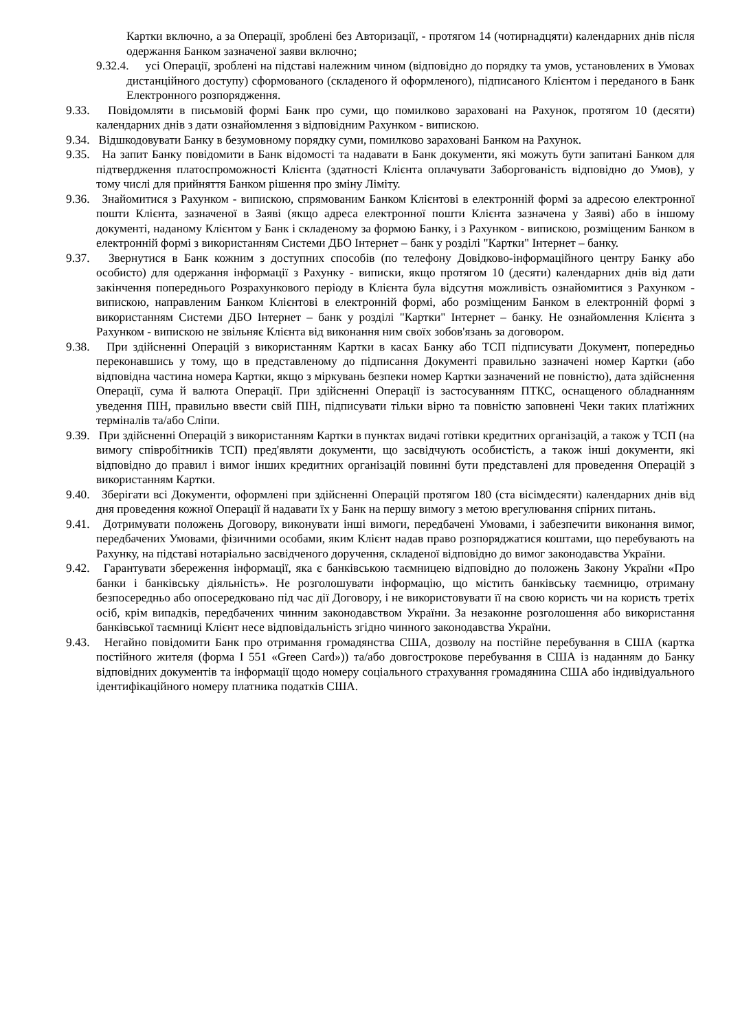Картки включно, а за Операції, зроблені без Авторизації, - протягом 14 (чотирнадцяти) календарних днів після одержання Банком зазначеної заяви включно;
9.32.4. усі Операції, зроблені на підставі належним чином (відповідно до порядку та умов, установлених в Умовах дистанційного доступу) сформованого (складеного й оформленого), підписаного Клієнтом і переданого в Банк Електронного розпорядження.
9.33. Повідомляти в письмовій формі Банк про суми, що помилково зараховані на Рахунок, протягом 10 (десяти) календарних днів з дати ознайомлення з відповідним Рахунком - випискою.
9.34. Відшкодовувати Банку в безумовному порядку суми, помилково зараховані Банком на Рахунок.
9.35. На запит Банку повідомити в Банк відомості та надавати в Банк документи, які можуть бути запитані Банком для підтвердження платоспроможності Клієнта (здатності Клієнта оплачувати Заборгованість відповідно до Умов), у тому числі для прийняття Банком рішення про зміну Ліміту.
9.36. Знайомитися з Рахунком - випискою, спрямованим Банком Клієнтові в електронній формі за адресою електронної пошти Клієнта, зазначеної в Заяві (якщо адреса електронної пошти Клієнта зазначена у Заяві) або в іншому документі, наданому Клієнтом у Банк і складеному за формою Банку, і з Рахунком - випискою, розміщеним Банком в електронній формі з використанням Системи ДБО Інтернет – банк у розділі "Картки" Інтернет – банку.
9.37. Звернутися в Банк кожним з доступних способів (по телефону Довідково-інформаційного центру Банку або особисто) для одержання інформації з Рахунку - виписки, якщо протягом 10 (десяти) календарних днів від дати закінчення попереднього Розрахункового періоду в Клієнта була відсутня можливість ознайомитися з Рахунком - випискою, направленим Банком Клієнтові в електронній формі, або розміщеним Банком в електронній формі з використанням Системи ДБО Інтернет – банк у розділі "Картки" Інтернет – банку. Не ознайомлення Клієнта з Рахунком - випискою не звільняє Клієнта від виконання ним своїх зобов'язань за договором.
9.38. При здійсненні Операцій з використанням Картки в касах Банку або ТСП підписувати Документ, попередньо переконавшись у тому, що в представленому до підписання Документі правильно зазначені номер Картки (або відповідна частина номера Картки, якщо з міркувань безпеки номер Картки зазначений не повністю), дата здійснення Операції, сума й валюта Операції. При здійсненні Операції із застосуванням ПТКС, оснащеного обладнанням уведення ПІН, правильно ввести свій ПІН, підписувати тільки вірно та повністю заповнені Чеки таких платіжних терміналів та/або Сліпи.
9.39. При здійсненні Операцій з використанням Картки в пунктах видачі готівки кредитних організацій, а також у ТСП (на вимогу співробітників ТСП) пред'являти документи, що засвідчують особистість, а також інші документи, які відповідно до правил і вимог інших кредитних організацій повинні бути представлені для проведення Операцій з використанням Картки.
9.40. Зберігати всі Документи, оформлені при здійсненні Операцій протягом 180 (ста вісімдесяти) календарних днів від дня проведення кожної Операції й надавати їх у Банк на першу вимогу з метою врегулювання спірних питань.
9.41. Дотримувати положень Договору, виконувати інші вимоги, передбачені Умовами, і забезпечити виконання вимог, передбачених Умовами, фізичними особами, яким Клієнт надав право розпоряджатися коштами, що перебувають на Рахунку, на підставі нотаріально засвідченого доручення, складеної відповідно до вимог законодавства України.
9.42. Гарантувати збереження інформації, яка є банківською таємницею відповідно до положень Закону України «Про банки і банківську діяльність». Не розголошувати інформацію, що містить банківську таємницю, отриману безпосередньо або опосередковано під час дії Договору, і не використовувати її на свою користь чи на користь третіх осіб, крім випадків, передбачених чинним законодавством України. За незаконне розголошення або використання банківської таємниці Клієнт несе відповідальність згідно чинного законодавства України.
9.43. Негайно повідомити Банк про отримання громадянства США, дозволу на постійне перебування в США (картка постійного жителя (форма I 551 «Green Card»)) та/або довгострокове перебування в США із наданням до Банку відповідних документів та інформації щодо номеру соціального страхування громадянина США або індивідуального ідентифікаційного номеру платника податків США.